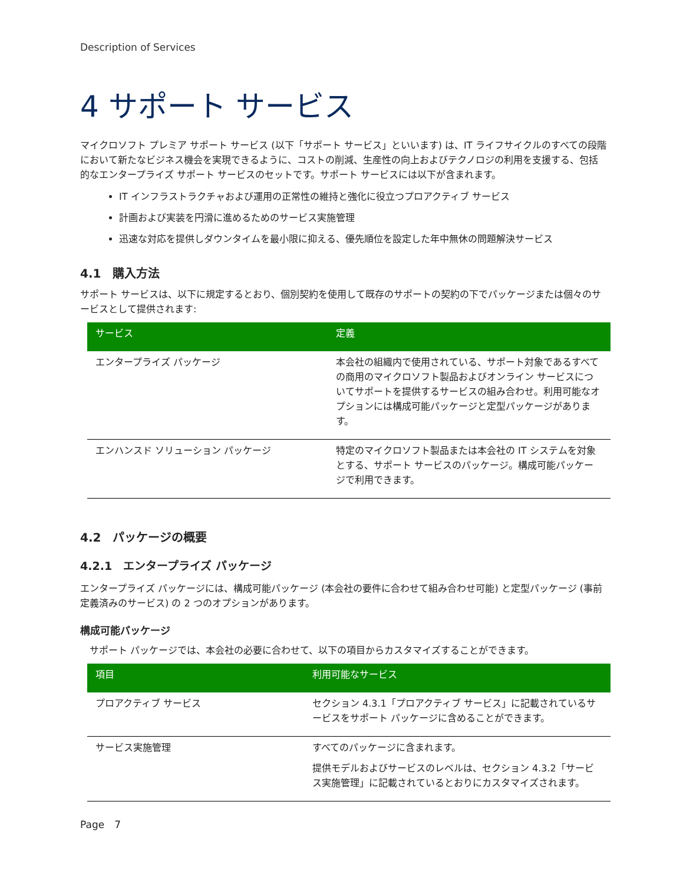Description of Services
4 サポート サービス
マイクロソフト プレミア サポート サービス (以下「サポート サービス」といいます) は、IT ライフサイクルのすべての段階において新たなビジネス機会を実現できるように、コストの削減、生産性の向上およびテクノロジの利用を支援する、包括的なエンタープライズ サポート サービスのセットです。サポート サービスには以下が含まれます。
IT インフラストラクチャおよび運用の正常性の維持と強化に役立つプロアクティブ サービス
計画および実装を円滑に進めるためのサービス実施管理
迅速な対応を提供しダウンタイムを最小限に抑える、優先順位を設定した年中無休の問題解決サービス
4.1　購入方法
サポート サービスは、以下に規定するとおり、個別契約を使用して既存のサポートの契約の下でパッケージまたは個々のサービスとして提供されます:
| サービス | 定義 |
| --- | --- |
| エンタープライズ パッケージ | 本会社の組織内で使用されている、サポート対象であるすべての商用のマイクロソフト製品およびオンライン サービスについてサポートを提供するサービスの組み合わせ。利用可能なオプションには構成可能パッケージと定型パッケージがあります。 |
| エンハンスド ソリューション パッケージ | 特定のマイクロソフト製品または本会社の IT システムを対象とする、サポート サービスのパッケージ。構成可能パッケージで利用できます。 |
4.2　パッケージの概要
4.2.1　エンタープライズ パッケージ
エンタープライズ パッケージには、構成可能パッケージ (本会社の要件に合わせて組み合わせ可能) と定型パッケージ (事前定義済みのサービス) の 2 つのオプションがあります。
構成可能パッケージ
サポート パッケージでは、本会社の必要に合わせて、以下の項目からカスタマイズすることができます。
| 項目 | 利用可能なサービス |
| --- | --- |
| プロアクティブ サービス | セクション 4.3.1「プロアクティブ サービス」に記載されているサービスをサポート パッケージに含めることができます。 |
| サービス実施管理 | すべてのパッケージに含まれます。 提供モデルおよびサービスのレベルは、セクション 4.3.2「サービス実施管理」に記載されているとおりにカスタマイズされます。 |
Page　7